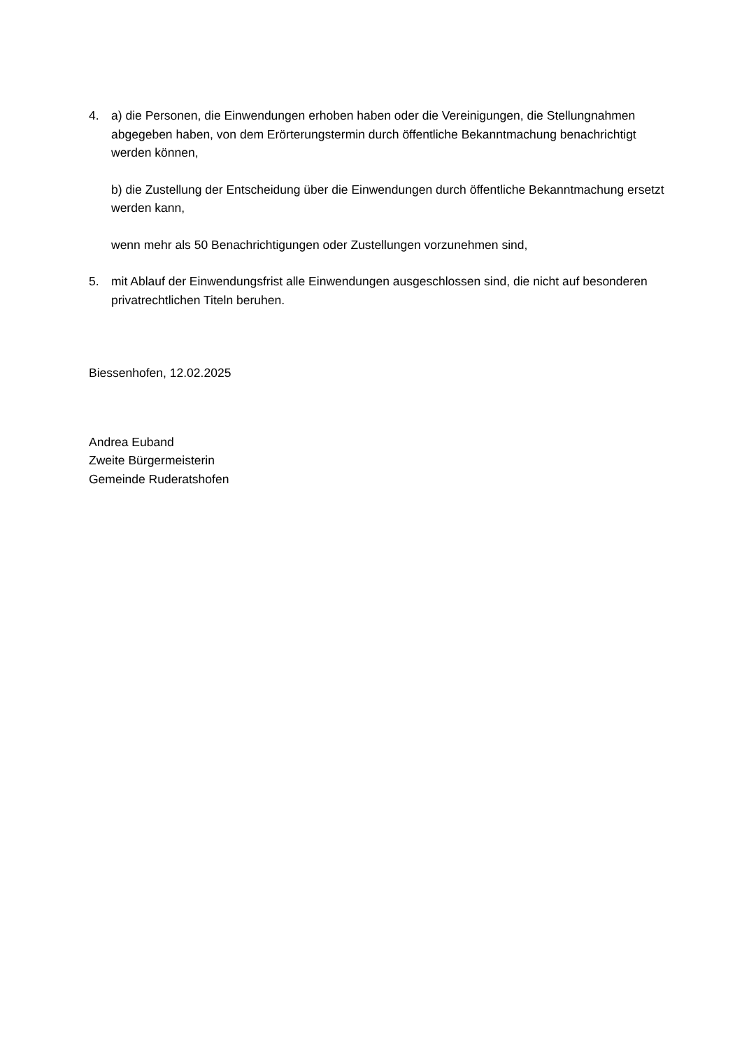4. a) die Personen, die Einwendungen erhoben haben oder die Vereinigungen, die Stellungnahmen abgegeben haben, von dem Erörterungstermin durch öffentliche Bekanntmachung benachrichtigt werden können,
b) die Zustellung der Entscheidung über die Einwendungen durch öffentliche Bekanntmachung ersetzt werden kann,
wenn mehr als 50 Benachrichtigungen oder Zustellungen vorzunehmen sind,
5. mit Ablauf der Einwendungsfrist alle Einwendungen ausgeschlossen sind, die nicht auf besonderen privatrechtlichen Titeln beruhen.
Biessenhofen, 12.02.2025
Andrea Euband
Zweite Bürgermeisterin
Gemeinde Ruderatshofen